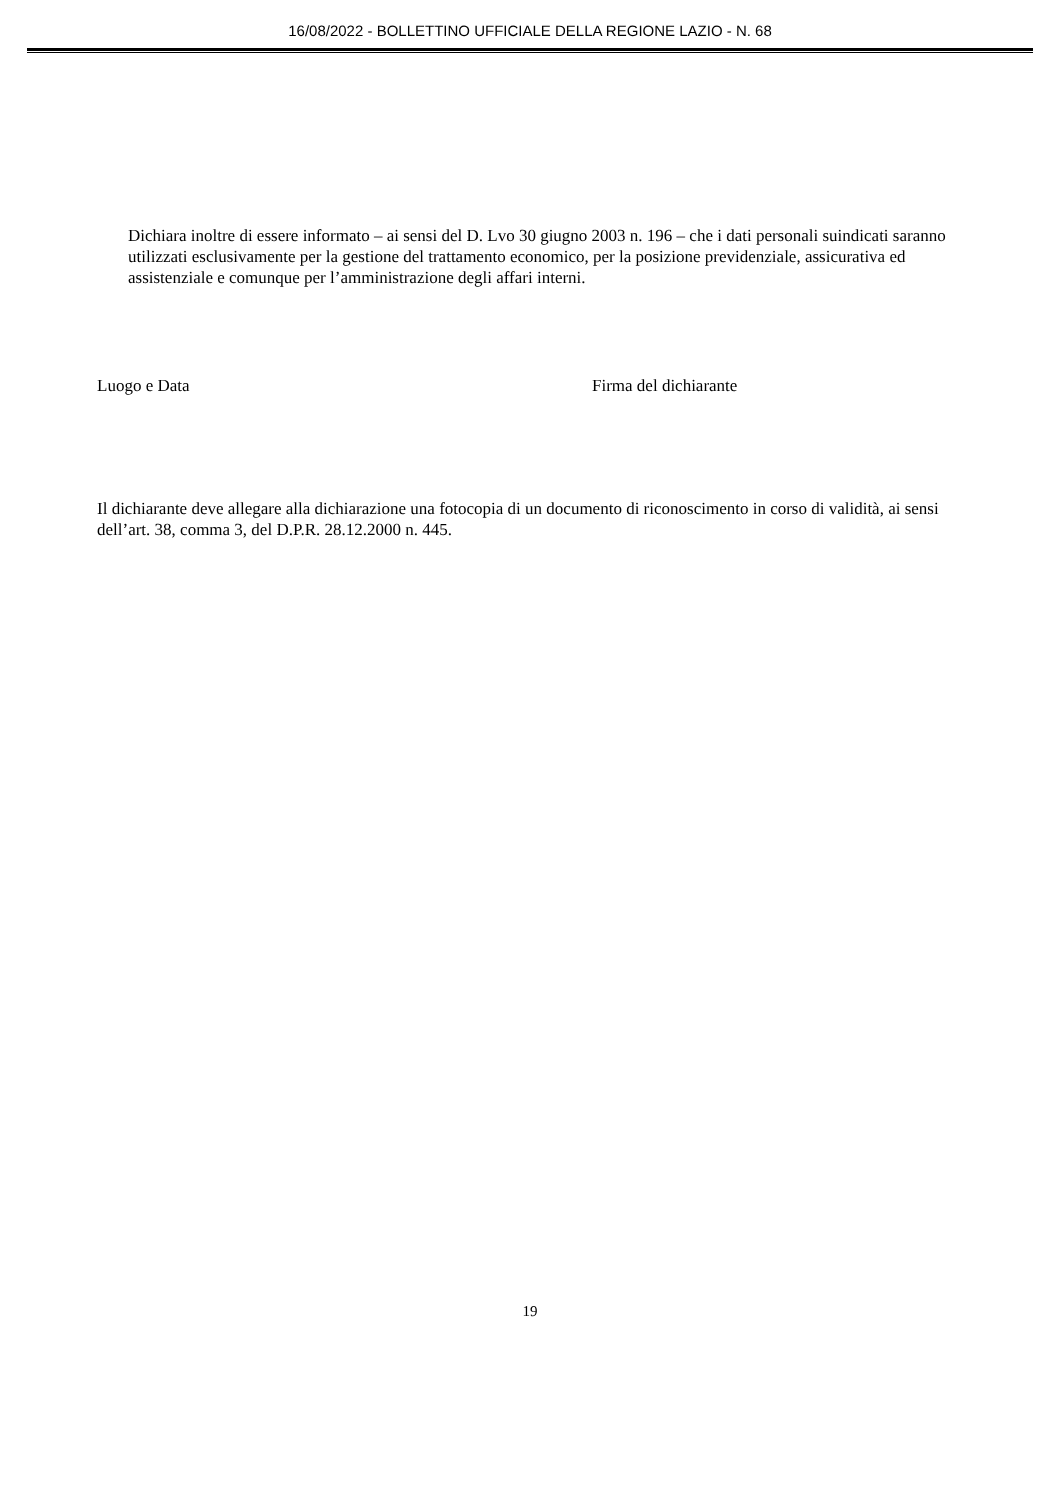16/08/2022 - BOLLETTINO UFFICIALE DELLA REGIONE LAZIO - N. 68
Dichiara inoltre di essere informato – ai sensi del D. Lvo 30 giugno 2003 n. 196 – che i dati personali suindicati saranno utilizzati esclusivamente per la gestione del trattamento economico, per la posizione previdenziale, assicurativa ed assistenziale e comunque per l’amministrazione degli affari interni.
Luogo e Data Firma del dichiarante
Il dichiarante deve allegare alla dichiarazione una fotocopia di un documento di riconoscimento in corso di validità, ai sensi dell’art. 38, comma 3, del D.P.R. 28.12.2000 n. 445.
19